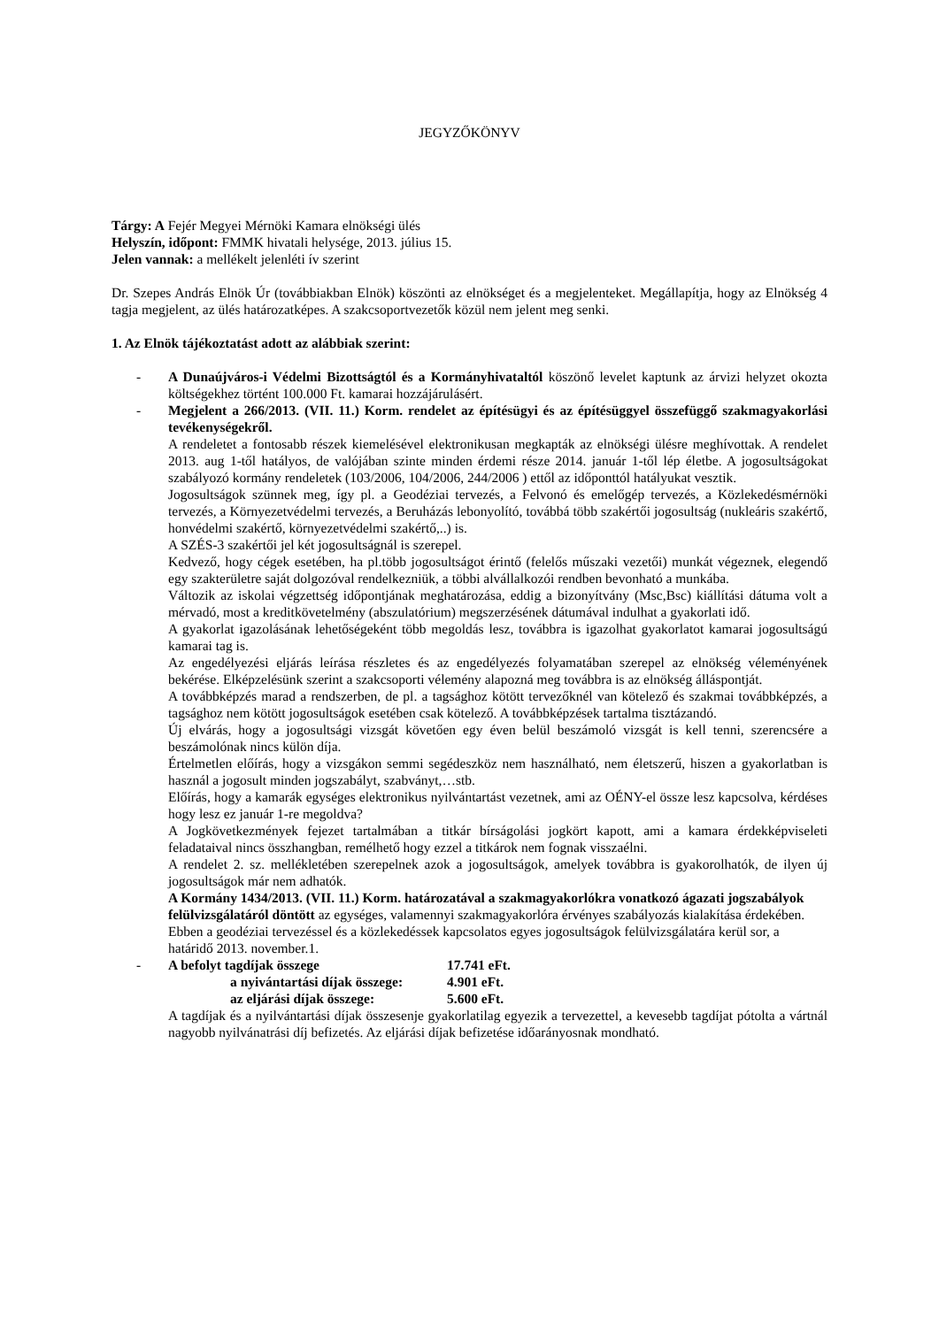JEGYZŐKÖNYV
Tárgy: A Fejér Megyei Mérnöki Kamara elnökségi ülés
Helyszín, időpont: FMMK hivatali helysége, 2013. július 15.
Jelen vannak: a mellékelt jelenléti ív szerint
Dr. Szepes András Elnök Úr (továbbiakban Elnök) köszönti az elnökséget és a megjelenteket. Megállapítja, hogy az Elnökség 4 tagja megjelent, az ülés határozatképes. A szakcsoportvezetők közül nem jelent meg senki.
1. Az Elnök tájékoztatást adott az alábbiak szerint:
- A Dunaújváros-i Védelmi Bizottságtól és a Kormányhivataltól köszönő levelet kaptunk az árvizi helyzet okozta költségekhez történt 100.000 Ft. kamarai hozzájárulásért.
- Megjelent a 266/2013. (VII. 11.) Korm. rendelet az építésügyi és az építésüggyel összefüggő szakmagyakorlási tevékenységekről.
A rendeletet a fontosabb részek kiemelésével elektronikusan megkapták az elnökségi ülésre meghívottak. A rendelet 2013. aug 1-től hatályos, de valójában szinte minden érdemi része 2014. január 1-től lép életbe. A jogosultságokat szabályozó kormány rendeletek (103/2006, 104/2006, 244/2006 ) ettől az időponttól hatályukat vesztik.
Jogosultságok szünnek meg, így pl. a Geodéziai tervezés, a Felvonó és emelőgép tervezés, a Közlekedésmérnöki tervezés, a Környezetvédelmi tervezés, a Beruházás lebonyolító, továbbá több szakértői jogosultság (nukleáris szakértő, honvédelmi szakértő, környezetvédelmi szakértő,..) is.
A SZÉS-3 szakértői jel két jogosultságnál is szerepel.
Kedvező, hogy cégek esetében, ha pl.több jogosultságot érintő (felelős műszaki vezetői) munkát végeznek, elegendő egy szakterületre saját dolgozóval rendelkezniük, a többi alvállalkozói rendben bevonható a munkába.
Változik az iskolai végzettség időpontjának meghatározása, eddig a bizonyítvány (Msc,Bsc) kiállítási dátuma volt a mérvadó, most a kreditkövetelmény (abszulatórium) megszerzésének dátumával indulhat a gyakorlati idő.
A gyakorlat igazolásának lehetőségeként több megoldás lesz, továbbra is igazolhat gyakorlatot kamarai jogosultságú kamarai tag is.
Az engedélyezési eljárás leírása részletes és az engedélyezés folyamatában szerepel az elnökség véleményének bekérése. Elképzelésünk szerint a szakcsoporti vélemény alapozná meg továbbra is az elnökség álláspontját.
A továbbképzés marad a rendszerben, de pl. a tagsághoz kötött tervezőknél van kötelező és szakmai továbbképzés, a tagsághoz nem kötött jogosultságok esetében csak kötelező. A továbbképzések tartalma tisztázandó.
Új elvárás, hogy a jogosultsági vizsgát követően egy éven belül beszámoló vizsgát is kell tenni, szerencsére a beszámolónak nincs külön díja.
Értelmetlen előírás, hogy a vizsgákon semmi segédeszköz nem használható, nem életszerű, hiszen a gyakorlatban is használ a jogosult minden jogszabályt, szabványt,…stb.
Előírás, hogy a kamarák egységes elektronikus nyilvántartást vezetnek, ami az OÉNY-el össze lesz kapcsolva, kérdéses hogy lesz ez január 1-re megoldva?
A Jogkövetkezmények fejezet tartalmában a titkár bírságolási jogkört kapott, ami a kamara érdekképviseleti feladataival nincs összhangban, remélhető hogy ezzel a titkárok nem fognak visszaélni.
A rendelet 2. sz. mellékletében szerepelnek azok a jogosultságok, amelyek továbbra is gyakorolhatók, de ilyen új jogosultságok már nem adhatók.
A Kormány 1434/2013. (VII. 11.) Korm. határozatával a szakmagyakorlókra vonatkozó ágazati jogszabályok felülvizsgálatáról döntött az egységes, valamennyi szakmagyakorlóra érvényes szabályozás kialakítása érdekében. Ebben a geodéziai tervezéssel és a közlekedéssek kapcsolatos egyes jogosultságok felülvizsgálatára kerül sor, a határidő 2013. november.1.
-
| A befolyt tagdíjak összege | 17.741 eFt. |
| a nyivántartási díjak összege: | 4.901 eFt. |
| az eljárási díjak összege: | 5.600 eFt. |
A tagdíjak és a nyilvántartási díjak összesenje gyakorlatilag egyezik a tervezettel, a kevesebb tagdíjat pótolta a vártnál nagyobb nyilvánatrási díj befizetés. Az eljárási díjak befizetése időarányosnak mondható.